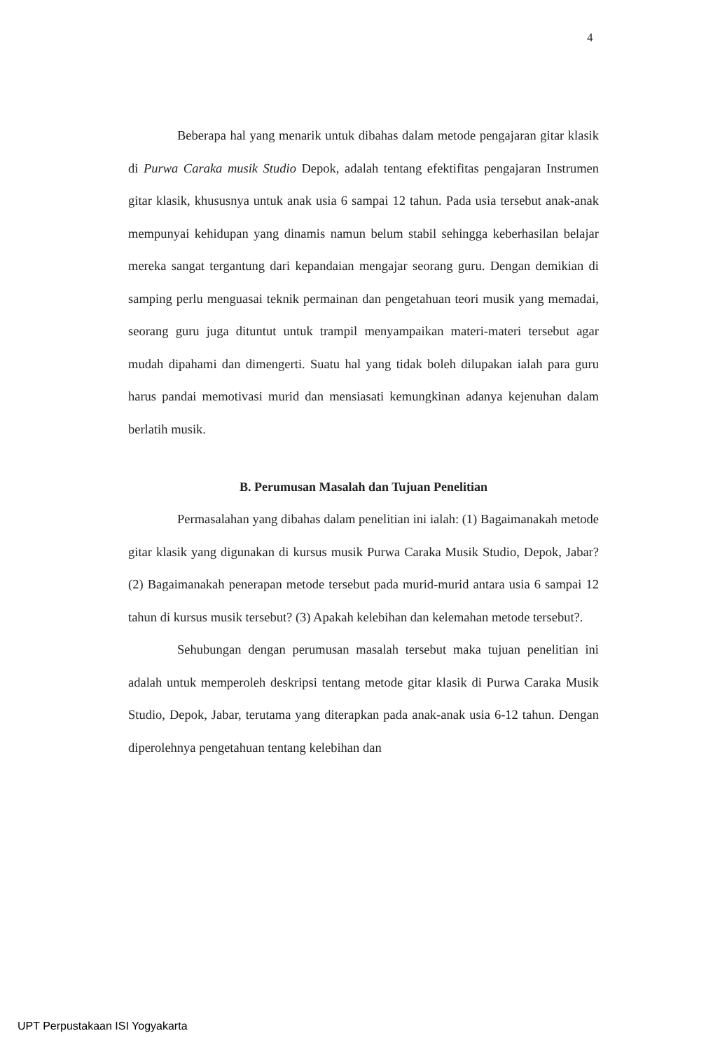4
Beberapa hal yang menarik untuk dibahas dalam metode pengajaran gitar klasik di Purwa Caraka musik Studio Depok, adalah tentang efektifitas pengajaran Instrumen gitar klasik, khususnya untuk anak usia 6 sampai 12 tahun. Pada usia tersebut anak-anak mempunyai kehidupan yang dinamis namun belum stabil sehingga keberhasilan belajar mereka sangat tergantung dari kepandaian mengajar seorang guru. Dengan demikian di samping perlu menguasai teknik permainan dan pengetahuan teori musik yang memadai, seorang guru juga dituntut untuk trampil menyampaikan materi-materi tersebut agar mudah dipahami dan dimengerti. Suatu hal yang tidak boleh dilupakan ialah para guru harus pandai memotivasi murid dan mensiasati kemungkinan adanya kejenuhan dalam berlatih musik.
B. Perumusan Masalah dan Tujuan Penelitian
Permasalahan yang dibahas dalam penelitian ini ialah: (1) Bagaimanakah metode gitar klasik yang digunakan di kursus musik Purwa Caraka Musik Studio, Depok, Jabar? (2) Bagaimanakah penerapan metode tersebut pada murid-murid antara usia 6 sampai 12 tahun di kursus musik tersebut? (3) Apakah kelebihan dan kelemahan metode tersebut?.
Sehubungan dengan perumusan masalah tersebut maka tujuan penelitian ini adalah untuk memperoleh deskripsi tentang metode gitar klasik di Purwa Caraka Musik Studio, Depok, Jabar, terutama yang diterapkan pada anak-anak usia 6-12 tahun. Dengan diperolehnya pengetahuan tentang kelebihan dan
UPT Perpustakaan ISI Yogyakarta